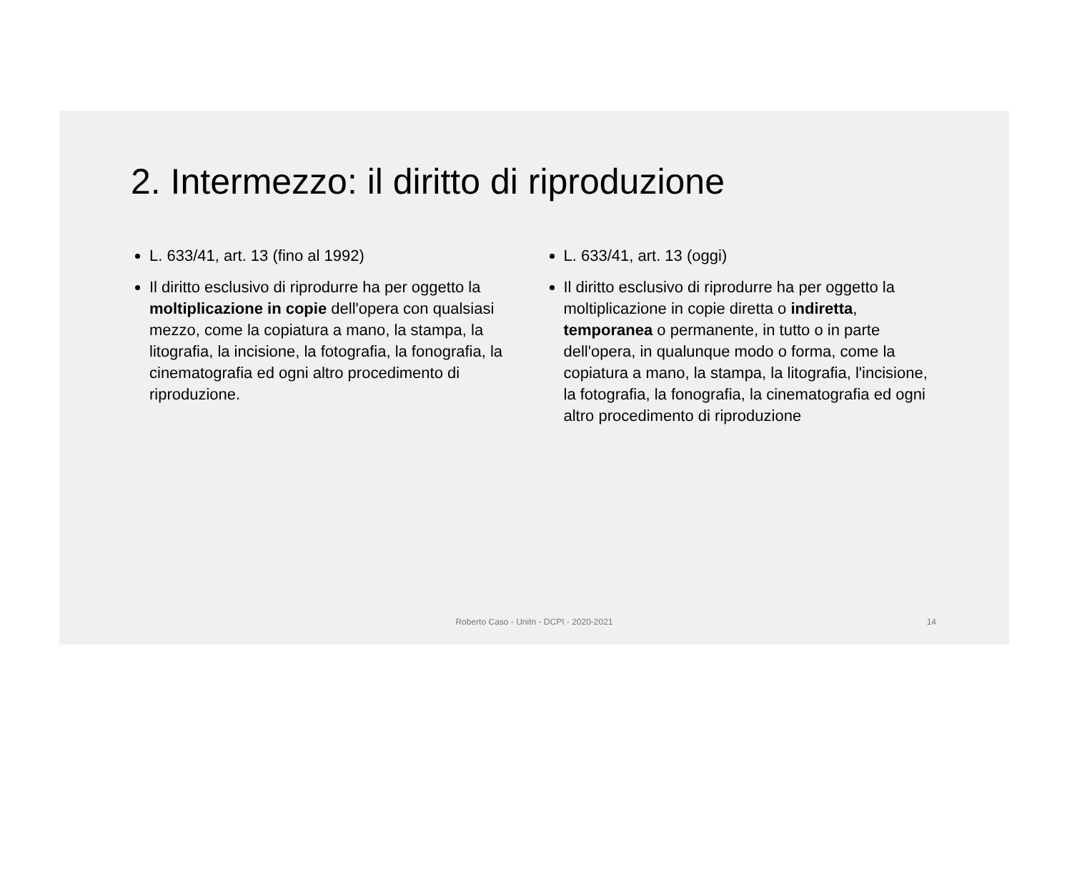2. Intermezzo: il diritto di riproduzione
L. 633/41, art. 13 (fino al 1992)
Il diritto esclusivo di riprodurre ha per oggetto la moltiplicazione in copie dell'opera con qualsiasi mezzo, come la copiatura a mano, la stampa, la litografia, la incisione, la fotografia, la fonografia, la cinematografia ed ogni altro procedimento di riproduzione.
L. 633/41, art. 13 (oggi)
Il diritto esclusivo di riprodurre ha per oggetto la moltiplicazione in copie diretta o indiretta, temporanea o permanente, in tutto o in parte dell'opera, in qualunque modo o forma, come la copiatura a mano, la stampa, la litografia, l'incisione, la fotografia, la fonografia, la cinematografia ed ogni altro procedimento di riproduzione
Roberto Caso - Unitn - DCPI - 2020-2021
14